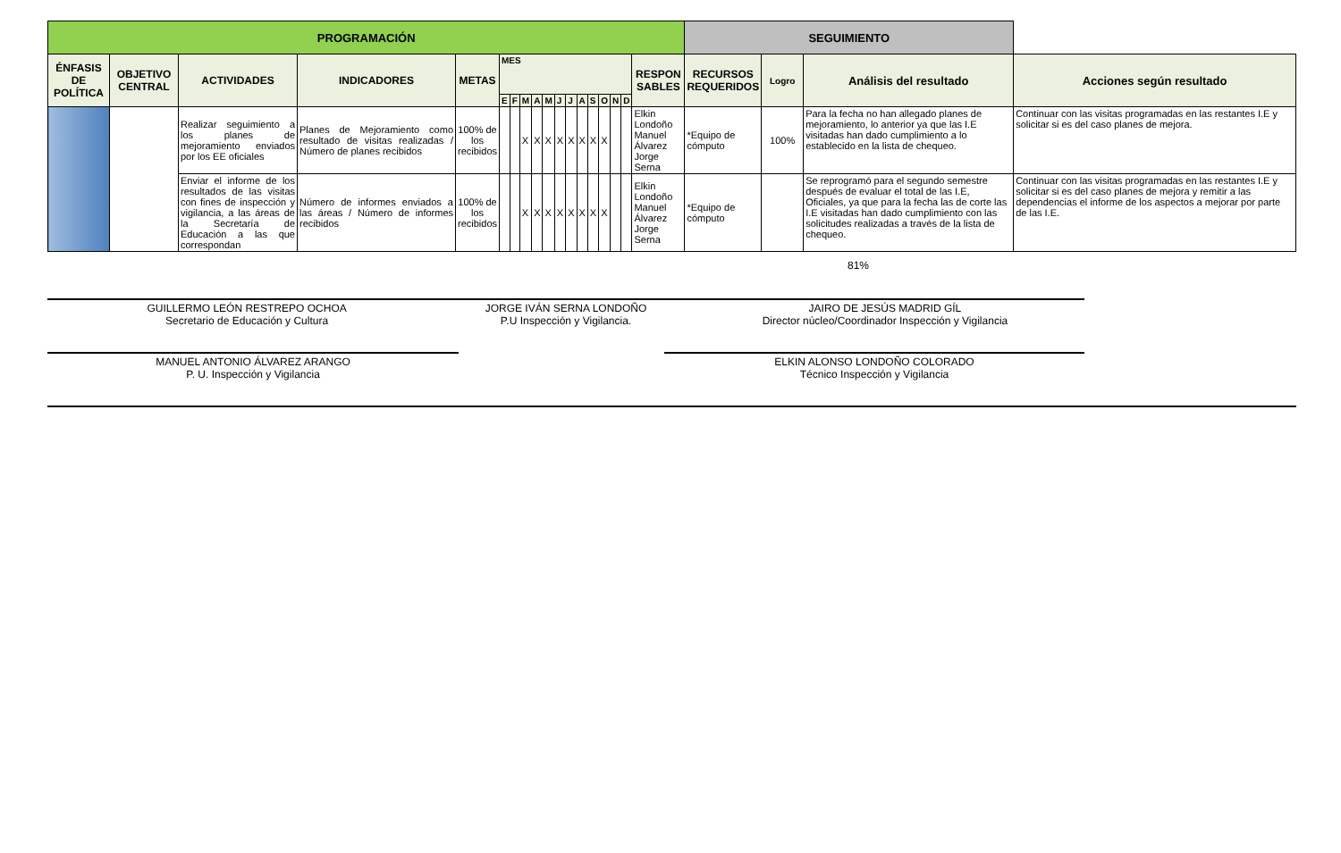| PROGRAMACIÓN | | | | | | | | | | | | | | | | | | SEGUIMIENTO | | | |
| --- | --- | --- | --- | --- | --- | --- | --- | --- | --- | --- | --- | --- | --- | --- | --- | --- | --- | --- | --- | --- | --- |
| ÉNFASIS DE POLÍTICA | OBJETIVO CENTRAL | ACTIVIDADES | INDICADORES | METAS | MES | | | | | | | | | | | | RESPON SABLES | RECURSOS REQUERIDOS | Logro | Análisis del resultado | Acciones según resultado |
| | | | | | E | F | M | A | M | J | J | A | S | O | N | D | | | | | |
| | | Realizar seguimiento a los planes de mejoramiento enviados por los EE oficiales | Planes de Mejoramiento como resultado de visitas realizadas / Número de planes recibidos | 100% de los recibidos | | | X | X | X | X | X | X | X | X | | | Elkin Londoño Manuel Álvarez Jorge Serna | *Equipo de cómputo | 100% | Para la fecha no han allegado planes de mejoramiento, lo anterior ya que las I.E visitadas han dado cumplimiento a lo establecido en la lista de chequeo. | Continuar con las visitas programadas en las restantes I.E y solicitar si es del caso planes de mejora. |
| | | Enviar el informe de los resultados de las visitas con fines de inspección y vigilancia, a las áreas de la Secretaría de Educación a las que correspondan | Número de informes enviados a las áreas / Número de informes recibidos | 100% de los recibidos | | | X | X | X | X | X | X | X | X | | | Elkin Londoño Manuel Álvarez Jorge Serna | *Equipo de cómputo | | Se reprogramó para el segundo semestre después de evaluar el total de las I.E, Oficiales, ya que para la fecha las de corte las I.E visitadas han dado cumplimiento con las solicitudes realizadas a través de la lista de chequeo. | Continuar con las visitas programadas en las restantes I.E y solicitar si es del caso planes de mejora y remitir a las dependencias el informe de los aspectos a mejorar por parte de las I.E. |
81%
GUILLERMO LEÓN RESTREPO OCHOA
Secretario de Educación y Cultura
JORGE IVÁN SERNA LONDOÑO
P.U Inspección y Vigilancia.
JAIRO DE JESÚS MADRID GÍL
Director núcleo/Coordinador Inspección y Vigilancia
MANUEL ANTONIO ÁLVAREZ ARANGO
P. U. Inspección y Vigilancia
ELKIN ALONSO LONDOÑO COLORADO
Técnico Inspección y Vigilancia